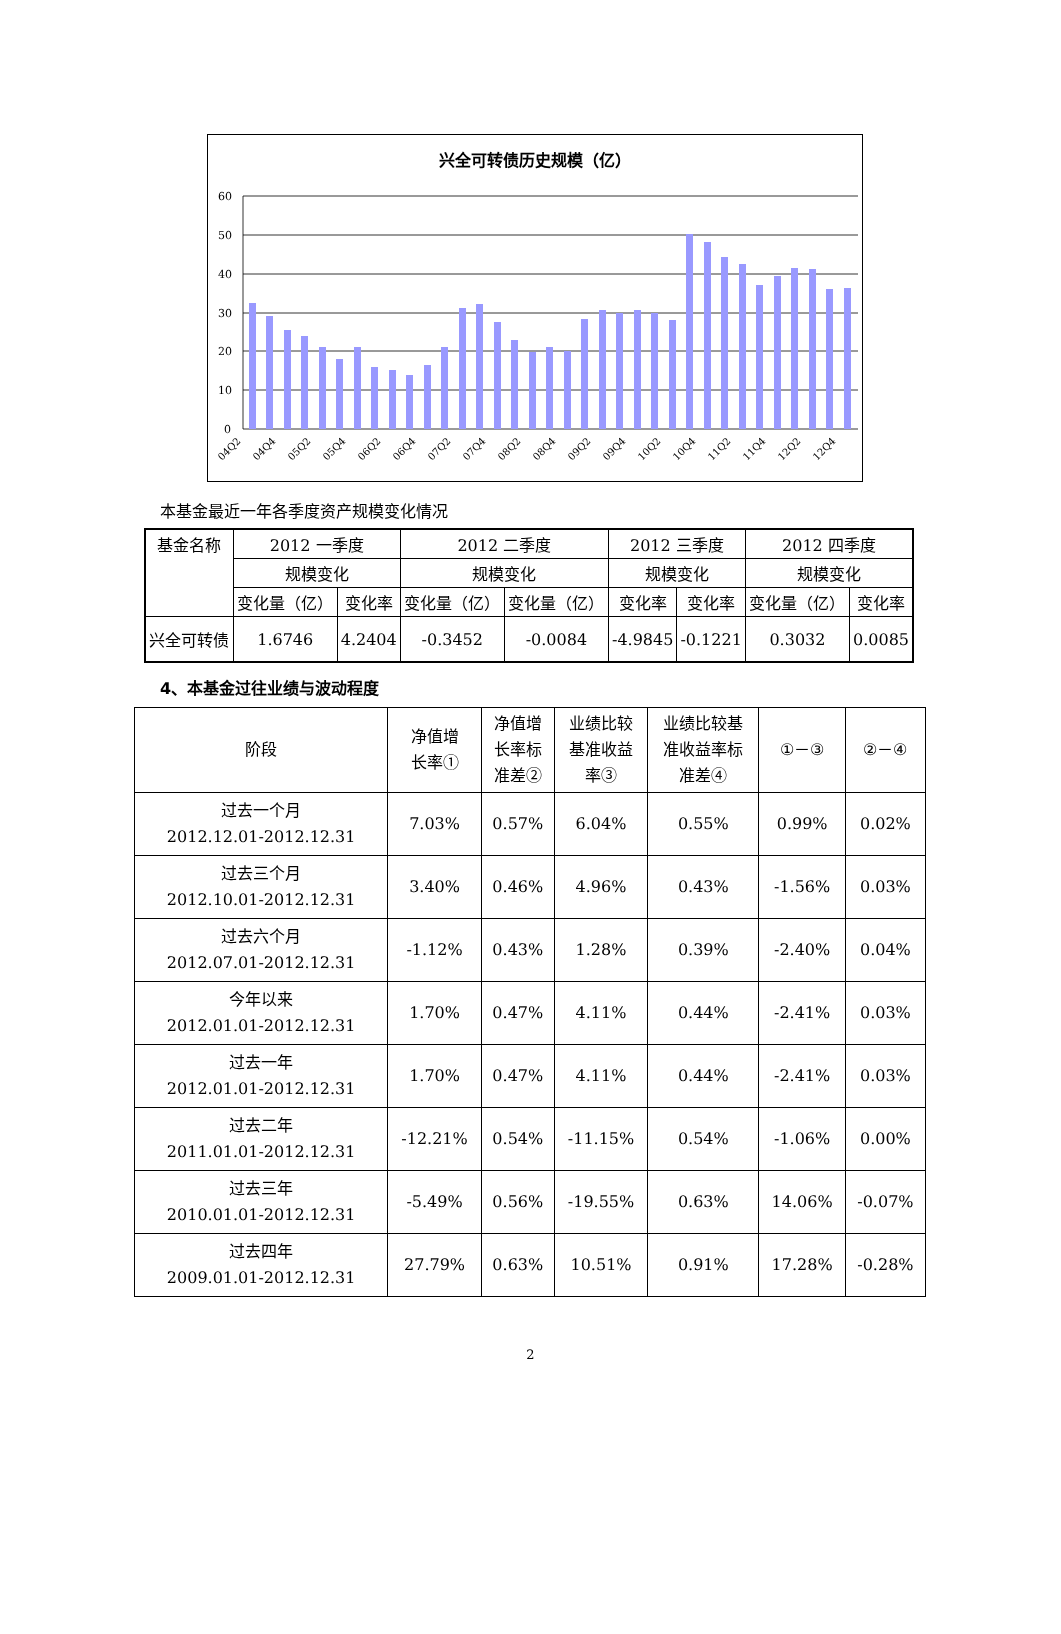兴全可转债历史规模（亿）
60
50
40
30
20
10
0
04Q2
04Q4
05Q2
05Q4
06Q2
06Q4
07Q2
07Q4
08Q2
08Q4
09Q2
09Q4
10Q2
10Q4
11Q2
11Q4
12Q2
12Q4
本基金最近一年各季度资产规模变化情况
| 基金名称 | 2012 一季度 | | 2012 二季度 | | 2012 三季度 | | 2012 四季度 | |
| | 规模变化 | | 规模变化 | | 规模变化 | | 规模变化 | |
| | 变化量（亿） | 变化率 | 变化量（亿） | 变化量（亿） | 变化率 | 变化率 | 变化量（亿） | 变化率 |
| 兴全可转债 | 1.6746 | 4.2404 | -0.3452 | -0.0084 | -4.9845 | -0.1221 | 0.3032 | 0.0085 |
4、本基金过往业绩与波动程度
| 阶段 | 净值增 长率① | 净值增 长率标 准差② | 业绩比较 基准收益 率③ | 业绩比较基 准收益率标 准差④ | ①－③ | ②－④ |
| 过去一个月 2012.12.01-2012.12.31 | 7.03% | 0.57% | 6.04% | 0.55% | 0.99% | 0.02% |
| 过去三个月 2012.10.01-2012.12.31 | 3.40% | 0.46% | 4.96% | 0.43% | -1.56% | 0.03% |
| 过去六个月 2012.07.01-2012.12.31 | -1.12% | 0.43% | 1.28% | 0.39% | -2.40% | 0.04% |
| 今年以来 2012.01.01-2012.12.31 | 1.70% | 0.47% | 4.11% | 0.44% | -2.41% | 0.03% |
| 过去一年 2012.01.01-2012.12.31 | 1.70% | 0.47% | 4.11% | 0.44% | -2.41% | 0.03% |
| 过去二年 2011.01.01-2012.12.31 | -12.21% | 0.54% | -11.15% | 0.54% | -1.06% | 0.00% |
| 过去三年 2010.01.01-2012.12.31 | -5.49% | 0.56% | -19.55% | 0.63% | 14.06% | -0.07% |
| 过去四年 2009.01.01-2012.12.31 | 27.79% | 0.63% | 10.51% | 0.91% | 17.28% | -0.28% |
2